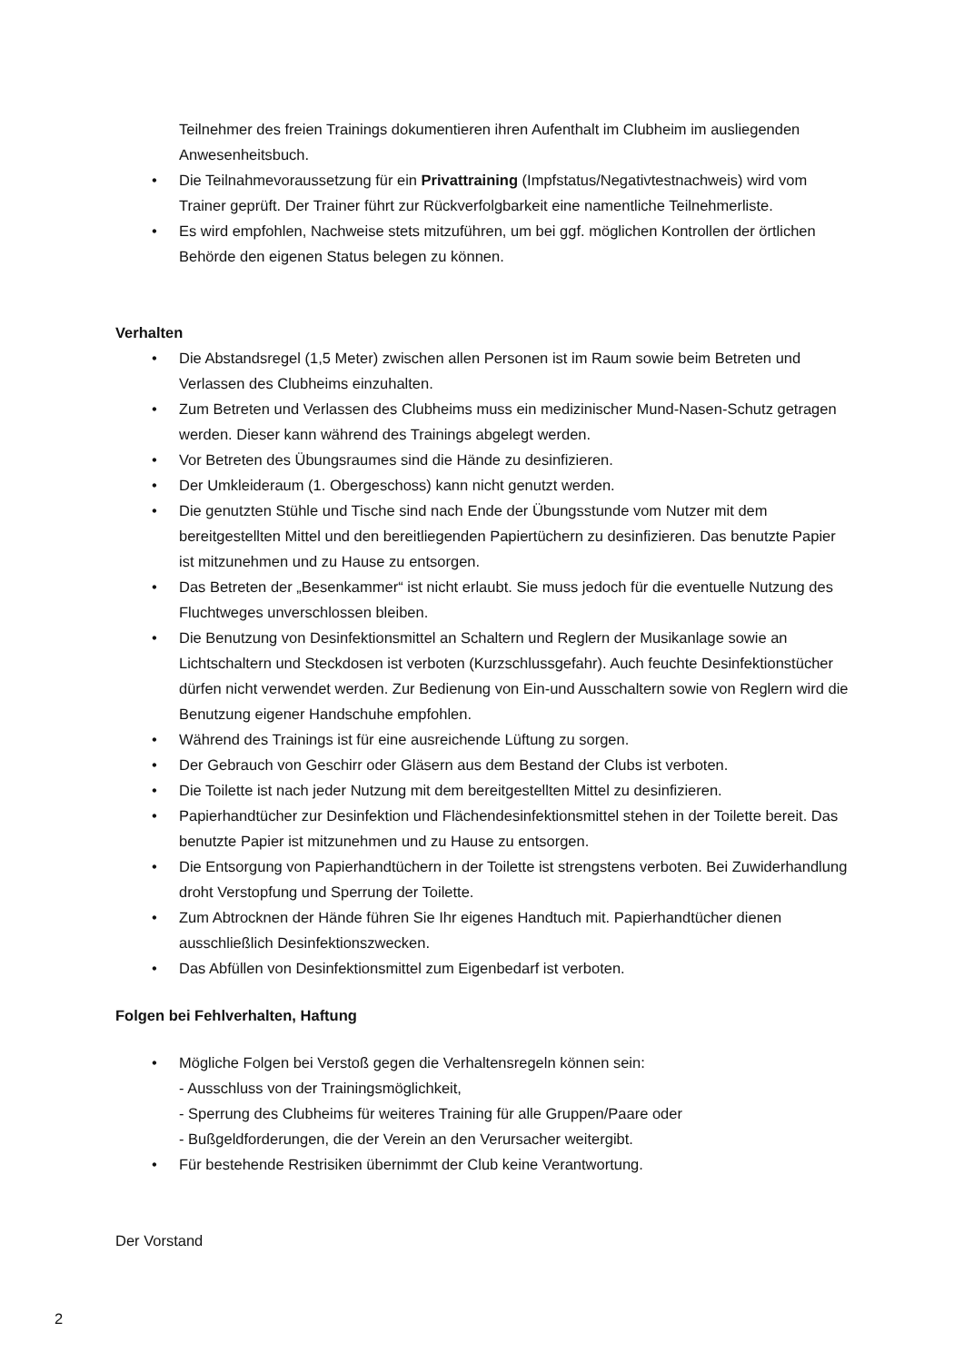Teilnehmer des freien Trainings dokumentieren ihren Aufenthalt im Clubheim im ausliegenden Anwesenheitsbuch.
• Die Teilnahmevoraussetzung für ein Privattraining (Impfstatus/Negativtestnachweis) wird vom Trainer geprüft. Der Trainer führt zur Rückverfolgbarkeit eine namentliche Teilnehmerliste.
• Es wird empfohlen, Nachweise stets mitzuführen, um bei ggf. möglichen Kontrollen der örtlichen Behörde den eigenen Status belegen zu können.
Verhalten
• Die Abstandsregel (1,5 Meter) zwischen allen Personen ist im Raum sowie beim Betreten und Verlassen des Clubheims einzuhalten.
• Zum Betreten und Verlassen des Clubheims muss ein medizinischer Mund-Nasen-Schutz getragen werden. Dieser kann während des Trainings abgelegt werden.
• Vor Betreten des Übungsraumes sind die Hände zu desinfizieren.
• Der Umkleideraum (1. Obergeschoss) kann nicht genutzt werden.
• Die genutzten Stühle und Tische sind nach Ende der Übungsstunde vom Nutzer mit dem bereitgestellten Mittel und den bereitliegenden Papiertüchern zu desinfizieren. Das benutzte Papier ist mitzunehmen und zu Hause zu entsorgen.
• Das Betreten der „Besenkammer“ ist nicht erlaubt. Sie muss jedoch für die eventuelle Nutzung des Fluchtweges unverschlossen bleiben.
• Die Benutzung von Desinfektionsmittel an Schaltern und Reglern der Musikanlage sowie an Lichtschaltern und Steckdosen ist verboten (Kurzschlussgefahr). Auch feuchte Desinfektionstücher dürfen nicht verwendet werden. Zur Bedienung von Ein-und Ausschaltern sowie von Reglern wird die Benutzung eigener Handschuhe empfohlen.
• Während des Trainings ist für eine ausreichende Lüftung zu sorgen.
• Der Gebrauch von Geschirr oder Gläsern aus dem Bestand der Clubs ist verboten.
• Die Toilette ist nach jeder Nutzung mit dem bereitgestellten Mittel zu desinfizieren.
• Papierhandtücher zur Desinfektion und Flächendesinfektionsmittel stehen in der Toilette bereit. Das benutzte Papier ist mitzunehmen und zu Hause zu entsorgen.
• Die Entsorgung von Papierhandtüchern in der Toilette ist strengstens verboten. Bei Zuwiderhandlung droht Verstopfung und Sperrung der Toilette.
• Zum Abtrocknen der Hände führen Sie Ihr eigenes Handtuch mit. Papierhandtücher dienen ausschließlich Desinfektionszwecken.
• Das Abfüllen von Desinfektionsmittel zum Eigenbedarf ist verboten.
Folgen bei Fehlverhalten, Haftung
• Mögliche Folgen bei Verstoß gegen die Verhaltensregeln können sein:
- Ausschluss von der Trainingsmöglichkeit,
- Sperrung des Clubheims für weiteres Training für alle Gruppen/Paare oder
- Bußgeldforderungen, die der Verein an den Verursacher weitergibt.
• Für bestehende Restrisiken übernimmt der Club keine Verantwortung.
Der Vorstand
2